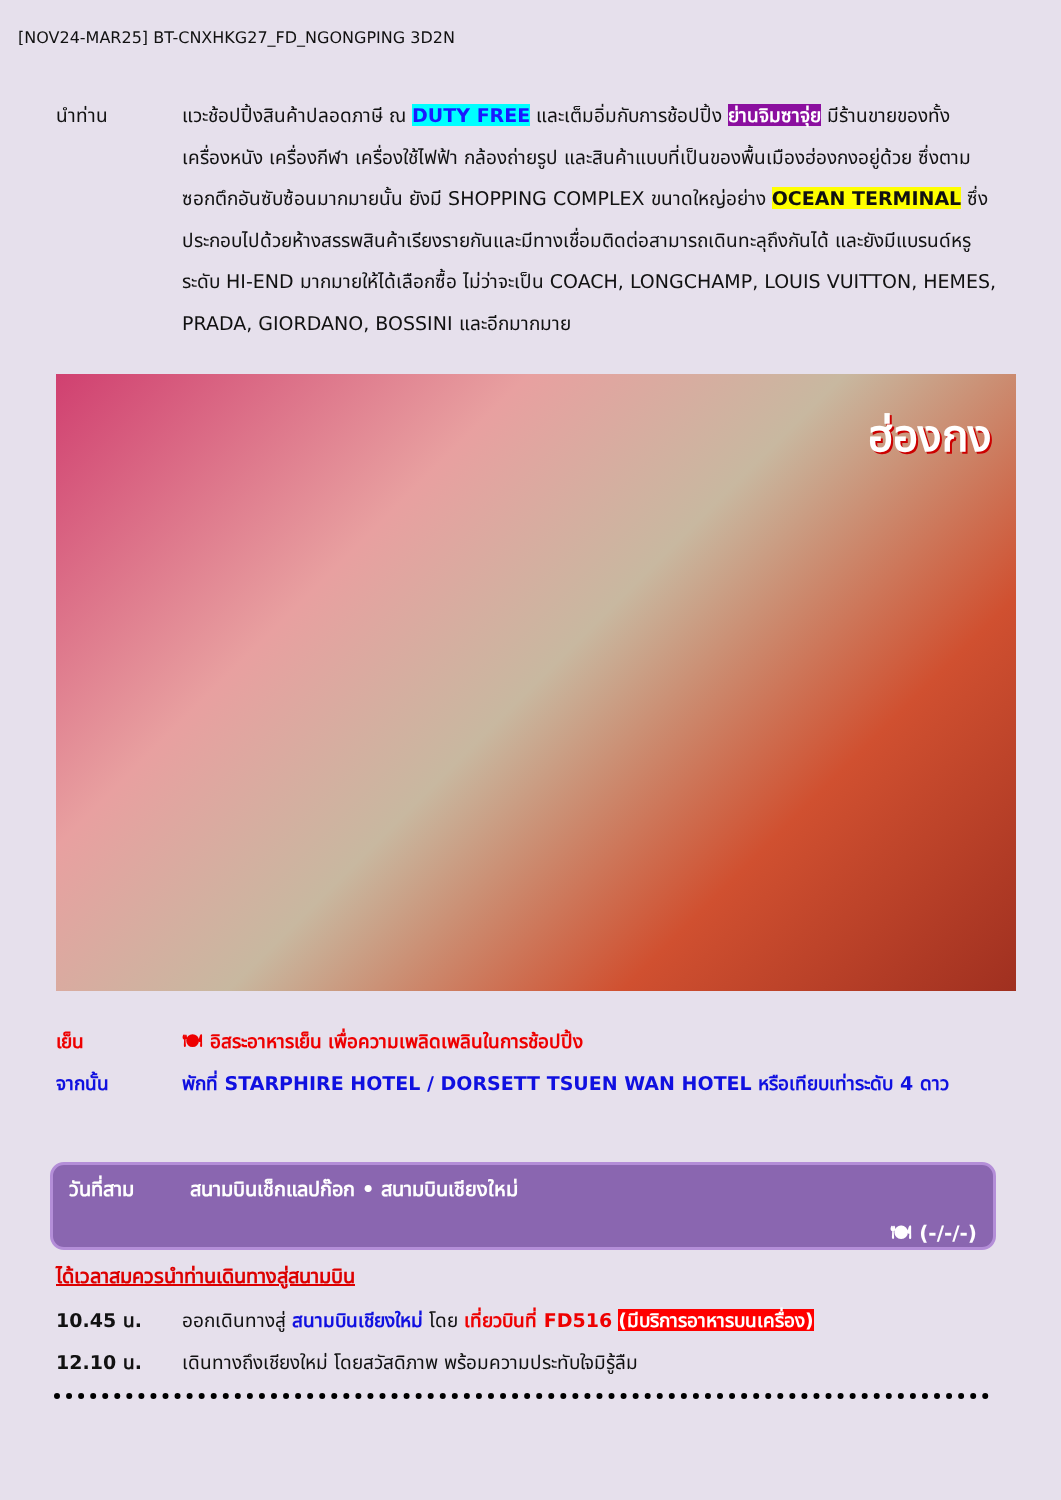[NOV24-MAR25] BT-CNXHKG27_FD_NGONGPING 3D2N
นำท่าน แวะช้อปปิ้งสินค้าปลอดภาษี ณ DUTY FREE และเต็มอิ่มกับการช้อปปิ้ง ย่านจิมซาจุ่ย มีร้านขายของทั้งเครื่องหนัง เครื่องกีฬา เครื่องใช้ไฟฟ้า กล้องถ่ายรูป และสินค้าแบบที่เป็นของพื้นเมืองฮ่องกงอยู่ด้วย ซึ่งตามซอกตึกอันซับซ้อนมากมายนั้น ยังมี SHOPPING COMPLEX ขนาดใหญ่อย่าง OCEAN TERMINAL ซึ่งประกอบไปด้วยห้างสรรพสินค้าเรียงรายกันและมีทางเชื่อมติดต่อสามารถเดินทะลุถึงกันได้ และยังมีแบรนด์หรูระดับ HI-END มากมายให้ได้เลือกซื้อ ไม่ว่าจะเป็น COACH, LONGCHAMP, LOUIS VUITTON, HEMES, PRADA, GIORDANO, BOSSINI และอีกมากมาย
ฮ่องกง
เย็น 🍽 อิสระอาหารเย็น เพื่อความเพลิดเพลินในการช้อปปิ้ง
จากนั้น พักที่ STARPHIRE HOTEL / DORSETT TSUEN WAN HOTEL หรือเทียบเท่าระดับ 4 ดาว
วันที่สาม สนามบินเช็กแลปก๊อก • สนามบินเชียงใหม่
🍽 (-/-/-)
ได้เวลาสมควรนำท่านเดินทางสู่สนามบิน
10.45 น. ออกเดินทางสู่ สนามบินเชียงใหม่ โดย เที่ยวบินที่ FD516 (มีบริการอาหารบนเครื่อง)
12.10 น. เดินทางถึงเชียงใหม่ โดยสวัสดิภาพ พร้อมความประทับใจมิรู้ลืม